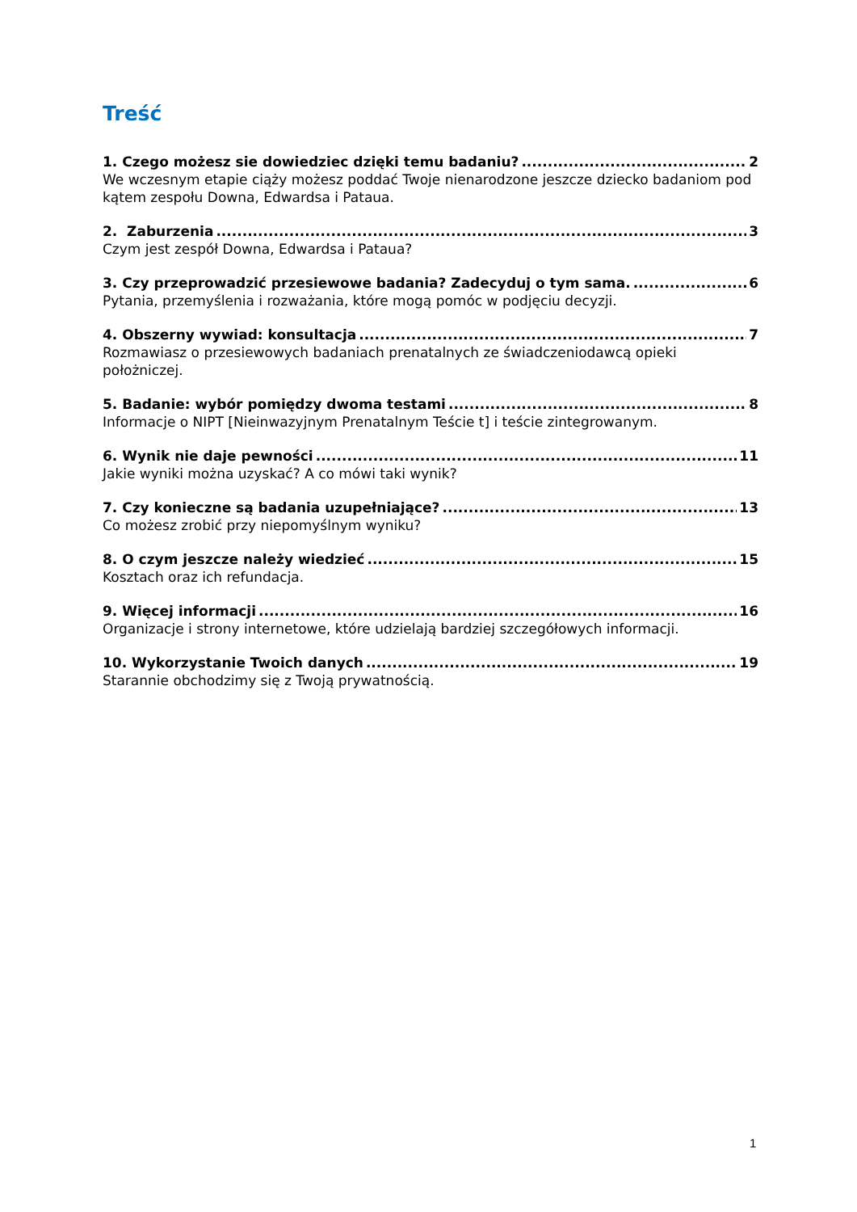Treść
1. Czego możesz sie dowiedziec dzięki temu badaniu? 2
We wczesnym etapie ciąży możesz poddać Twoje nienarodzone jeszcze dziecko badaniom pod kątem zespołu Downa, Edwardsa i Pataua.
2. Zaburzenia 3
Czym jest zespół Downa, Edwardsa i Pataua?
3. Czy przeprowadzić przesiewowe badania? Zadecyduj o tym sama. 6
Pytania, przemyślenia i rozważania, które mogą pomóc w podjęciu decyzji.
4. Obszerny wywiad: konsultacja 7
Rozmawiasz o przesiewowych badaniach prenatalnych ze świadczeniodawcą opieki położniczej.
5. Badanie: wybór pomiędzy dwoma testami 8
Informacje o NIPT [Nieinwazyjnym Prenatalnym Teście t] i teście zintegrowanym.
6. Wynik nie daje pewności 11
Jakie wyniki można uzyskać? A co mówi taki wynik?
7. Czy konieczne są badania uzupełniające? 13
Co możesz zrobić przy niepomyślnym wyniku?
8. O czym jeszcze należy wiedzieć 15
Kosztach oraz ich refundacja.
9. Więcej informacji 16
Organizacje i strony internetowe, które udzielają bardziej szczegółowych informacji.
10. Wykorzystanie Twoich danych 19
Starannie obchodzimy się z Twoją prywatnością.
1